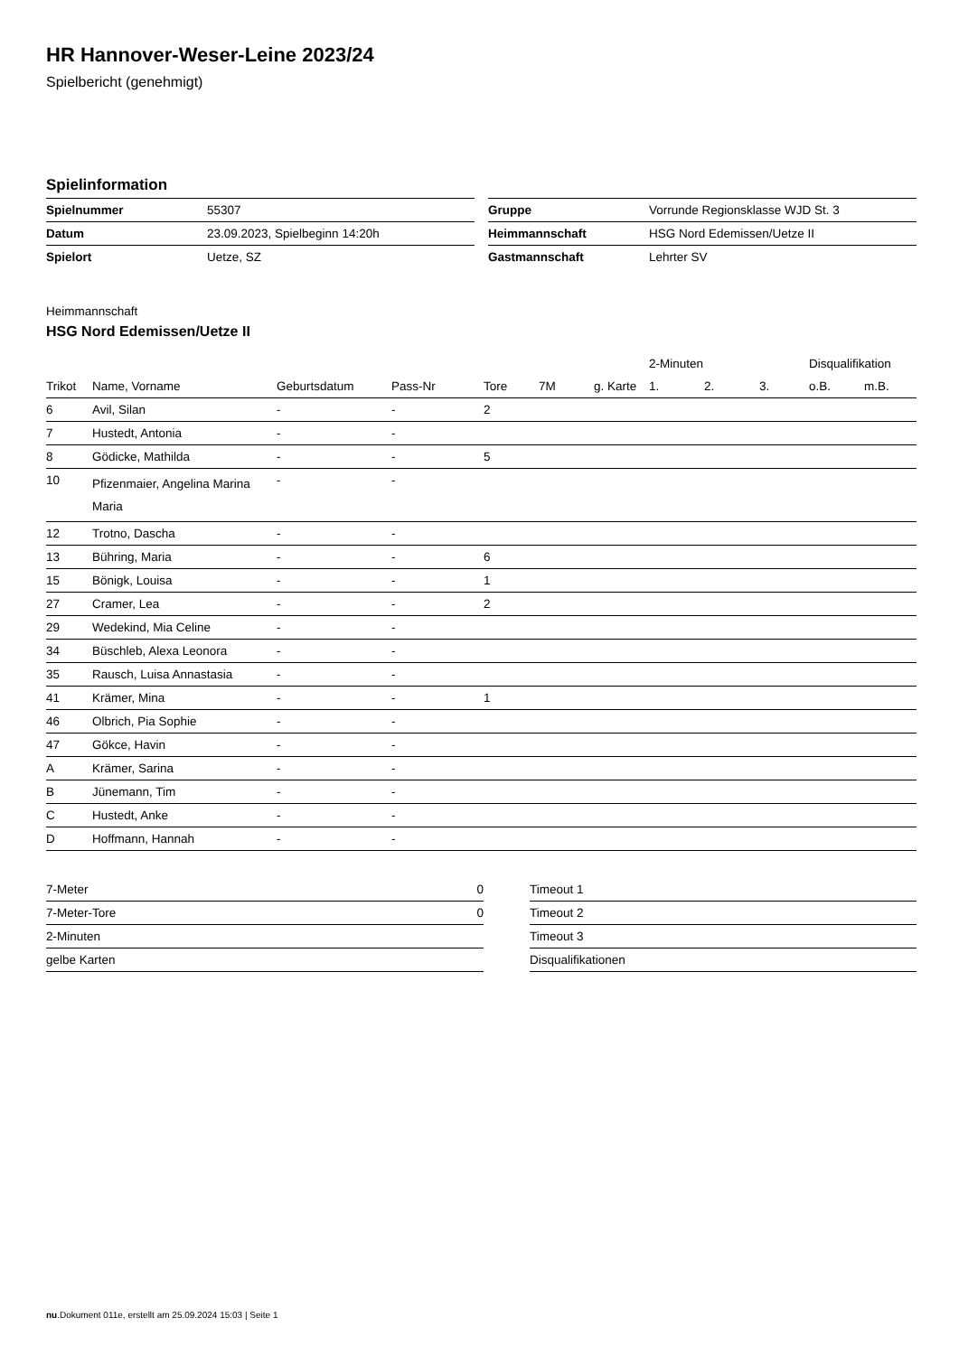HR Hannover-Weser-Leine 2023/24
Spielbericht (genehmigt)
Spielinformation
| Spielnummer | 55307 |
| Datum | 23.09.2023, Spielbeginn 14:20h |
| Spielort | Uetze, SZ |
| Gruppe | Vorrunde Regionsklasse WJD St. 3 |
| Heimmannschaft | HSG Nord Edemissen/Uetze II |
| Gastmannschaft | Lehrter SV |
Heimmannschaft
HSG Nord Edemissen/Uetze II
| | | | | | | | 2-Minuten | | | Disqualifikation | |
| --- | --- | --- | --- | --- | --- | --- | --- | --- | --- | --- | --- |
| Trikot | Name, Vorname | Geburtsdatum | Pass-Nr | Tore | 7M | g. Karte | 1. | 2. | 3. | o.B. | m.B. |
| 6 | Avil, Silan | - | - | 2 | | | | | | | |
| 7 | Hustedt, Antonia | - | - | | | | | | | | |
| 8 | Gödicke, Mathilda | - | - | 5 | | | | | | | |
| 10 | Pfizenmaier, Angelina Marina Maria | - | - | | | | | | | | |
| 12 | Trotno, Dascha | - | - | | | | | | | | |
| 13 | Bühring, Maria | - | - | 6 | | | | | | | |
| 15 | Bönigk, Louisa | - | - | 1 | | | | | | | |
| 27 | Cramer, Lea | - | - | 2 | | | | | | | |
| 29 | Wedekind, Mia Celine | - | - | | | | | | | | |
| 34 | Büschleb, Alexa Leonora | - | - | | | | | | | | |
| 35 | Rausch, Luisa Annastasia | - | - | | | | | | | | |
| 41 | Krämer, Mina | - | - | 1 | | | | | | | |
| 46 | Olbrich, Pia Sophie | - | - | | | | | | | | |
| 47 | Gökce, Havin | - | - | | | | | | | | |
| A | Krämer, Sarina | - | - | | | | | | | | |
| B | Jünemann, Tim | - | - | | | | | | | | |
| C | Hustedt, Anke | - | - | | | | | | | | |
| D | Hoffmann, Hannah | - | - | | | | | | | | |
| 7-Meter | 0 |
| 7-Meter-Tore | 0 |
| 2-Minuten | |
| gelbe Karten | |
| Timeout 1 |
| Timeout 2 |
| Timeout 3 |
| Disqualifikationen |
nu.Dokument 011e, erstellt am 25.09.2024 15:03 | Seite 1